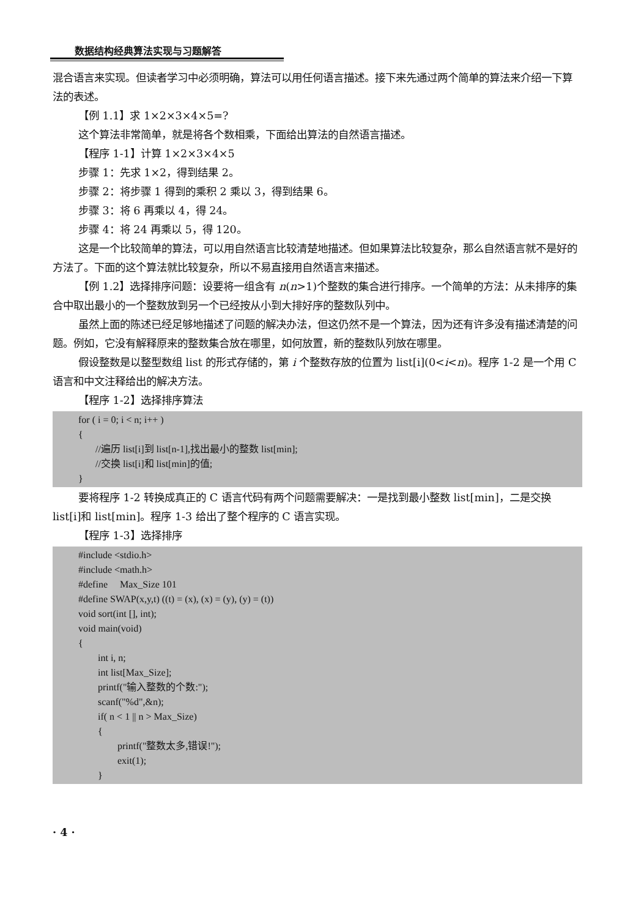数据结构经典算法实现与习题解答
混合语言来实现。但读者学习中必须明确，算法可以用任何语言描述。接下来先通过两个简单的算法来介绍一下算法的表述。
【例 1.1】求 1×2×3×4×5=?
这个算法非常简单，就是将各个数相乘，下面给出算法的自然语言描述。
【程序 1-1】计算 1×2×3×4×5
步骤 1：先求 1×2，得到结果 2。
步骤 2：将步骤 1 得到的乘积 2 乘以 3，得到结果 6。
步骤 3：将 6 再乘以 4，得 24。
步骤 4：将 24 再乘以 5，得 120。
这是一个比较简单的算法，可以用自然语言比较清楚地描述。但如果算法比较复杂，那么自然语言就不是好的方法了。下面的这个算法就比较复杂，所以不易直接用自然语言来描述。
【例 1.2】选择排序问题：设要将一组含有 n(n>1)个整数的集合进行排序。一个简单的方法：从未排序的集合中取出最小的一个整数放到另一个已经按从小到大排好序的整数队列中。
虽然上面的陈述已经足够地描述了问题的解决办法，但这仍然不是一个算法，因为还有许多没有描述清楚的问题。例如，它没有解释原来的整数集合放在哪里，如何放置，新的整数队列放在哪里。
假设整数是以整型数组 list 的形式存储的，第 i 个整数存放的位置为 list[i](0<i<n)。程序 1-2 是一个用 C 语言和中文注释给出的解决方法。
【程序 1-2】选择排序算法
for ( i = 0; i < n; i++ )
{
//遍历 list[i]到 list[n-1],找出最小的整数 list[min];
//交换 list[i]和 list[min]的值;
}
要将程序 1-2 转换成真正的 C 语言代码有两个问题需要解决：一是找到最小整数 list[min]，二是交换 list[i]和 list[min]。程序 1-3 给出了整个程序的 C 语言实现。
【程序 1-3】选择排序
#include <stdio.h>
#include <math.h>
#define Max_Size 101
#define SWAP(x,y,t) ((t) = (x), (x) = (y), (y) = (t))
void sort(int [], int);
void main(void)
{
int i, n;
int list[Max_Size];
printf("输入整数的个数:");
scanf("%d",&n);
if( n < 1 || n > Max_Size)
{
printf("整数太多,错误!");
exit(1);
}
· 4 ·